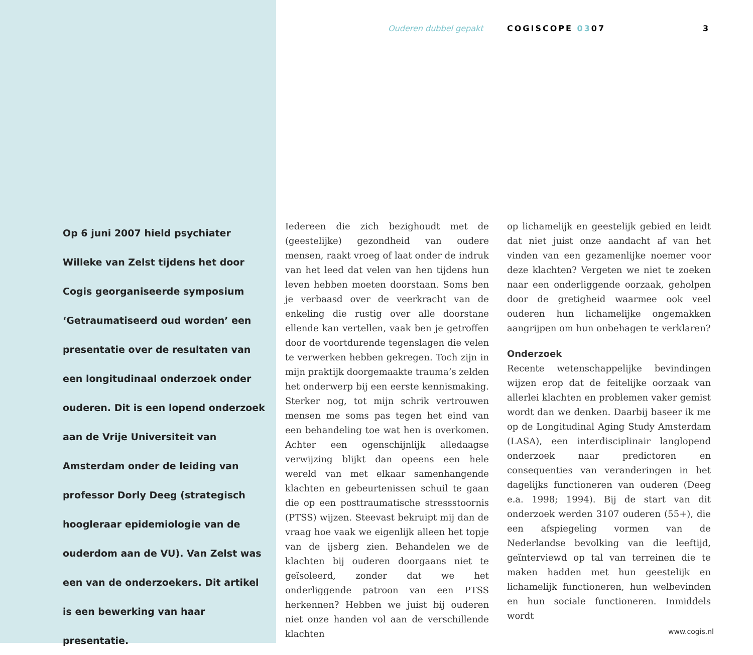Op 6 juni 2007 hield psychiater Willeke van Zelst tijdens het door Cogis georganiseerde symposium ‘Getraumatiseerd oud worden’ een presentatie over de resultaten van een longitudinaal onderzoek onder ouderen. Dit is een lopend onderzoek aan de Vrije Universiteit van Amsterdam onder de leiding van professor Dorly Deeg (strategisch hoogleraar epidemiologie van de ouderdom aan de VU). Van Zelst was een van de onderzoekers. Dit artikel is een bewerking van haar presentatie.
Ouderen dubbel gepakt COGISCOPE 0307 3
Iedereen die zich bezighoudt met de (geestelijke) gezondheid van oudere mensen, raakt vroeg of laat onder de indruk van het leed dat velen van hen tijdens hun leven hebben moeten doorstaan. Soms ben je verbaasd over de veerkracht van de enkeling die rustig over alle doorstane ellende kan vertellen, vaak ben je getroffen door de voortdurende tegenslagen die velen te verwerken hebben gekregen. Toch zijn in mijn praktijk doorgemaakte trauma’s zelden het onderwerp bij een eerste kennismaking. Sterker nog, tot mijn schrik vertrouwen mensen me soms pas tegen het eind van een behandeling toe wat hen is overkomen. Achter een ogenschijnlijk alledaagse verwijzing blijkt dan opeens een hele wereld van met elkaar samenhangende klachten en gebeurtenissen schuil te gaan die op een posttraumatische stressstoornis (PTSS) wijzen. Steevast bekruipt mij dan de vraag hoe vaak we eigenlijk alleen het topje van de ijsberg zien. Behandelen we de klachten bij ouderen doorgaans niet te geïsoleerd, zonder dat we het onderliggende patroon van een PTSS herkennen? Hebben we juist bij ouderen niet onze handen vol aan de verschillende klachten
op lichamelijk en geestelijk gebied en leidt dat niet juist onze aandacht af van het vinden van een gezamenlijke noemer voor deze klachten? Vergeten we niet te zoeken naar een onderliggende oorzaak, geholpen door de gretigheid waarmee ook veel ouderen hun lichamelijke ongemakken aangrijpen om hun onbehagen te verklaren?
Onderzoek
Recente wetenschappelijke bevindingen wijzen erop dat de feitelijke oorzaak van allerlei klachten en problemen vaker gemist wordt dan we denken. Daarbij baseer ik me op de Longitudinal Aging Study Amsterdam (LASA), een interdisciplinair langlopend onderzoek naar predictoren en consequenties van veranderingen in het dagelijks functioneren van ouderen (Deeg e.a. 1998; 1994). Bij de start van dit onderzoek werden 3107 ouderen (55+), die een afspiegeling vormen van de Nederlandse bevolking van die leeftijd, geïnterviewd op tal van terreinen die te maken hadden met hun geestelijk en lichamelijk functioneren, hun welbevinden en hun sociale functioneren. Inmiddels wordt
www.cogis.nl